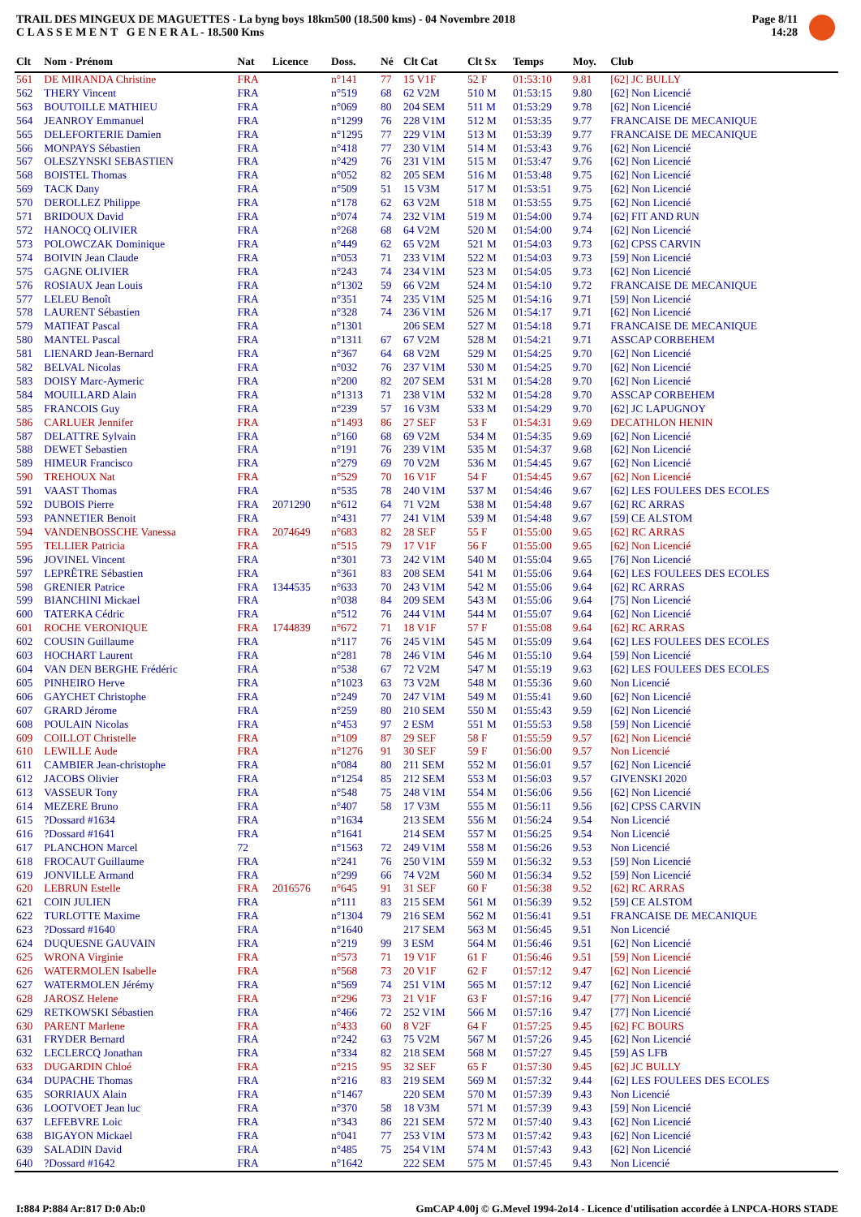TRAIL DES MINGEUX DE MAGUETTES - La byng boys 18km500 (18.500 kms) - 04 Novembre 2018
C L A S S E M E N T G E N E R A L - 18.500 Kms
Page 8/11
14:28
| Clt | Nom - Prénom | Nat | Licence | Doss. | Né | Clt Cat | Clt Sx | Temps | Moy. | Club |
| --- | --- | --- | --- | --- | --- | --- | --- | --- | --- | --- |
| 561 | DE MIRANDA Christine | FRA | | n°141 | 77 | 15 V1F | 52 F | 01:53:10 | 9.81 | [62] JC BULLY |
| 562 | THERY Vincent | FRA | | n°519 | 68 | 62 V2M | 510 M | 01:53:15 | 9.80 | [62] Non Licencié |
| 563 | BOUTOILLE MATHIEU | FRA | | n°069 | 80 | 204 SEM | 511 M | 01:53:29 | 9.78 | [62] Non Licencié |
| 564 | JEANROY Emmanuel | FRA | | n°1299 | 76 | 228 V1M | 512 M | 01:53:35 | 9.77 | FRANCAISE DE MECANIQUE |
| 565 | DELEFORTERIE Damien | FRA | | n°1295 | 77 | 229 V1M | 513 M | 01:53:39 | 9.77 | FRANCAISE DE MECANIQUE |
| 566 | MONPAYS Sébastien | FRA | | n°418 | 77 | 230 V1M | 514 M | 01:53:43 | 9.76 | [62] Non Licencié |
| 567 | OLESZYNSKI SEBASTIEN | FRA | | n°429 | 76 | 231 V1M | 515 M | 01:53:47 | 9.76 | [62] Non Licencié |
| 568 | BOISTEL Thomas | FRA | | n°052 | 82 | 205 SEM | 516 M | 01:53:48 | 9.75 | [62] Non Licencié |
| 569 | TACK Dany | FRA | | n°509 | 51 | 15 V3M | 517 M | 01:53:51 | 9.75 | [62] Non Licencié |
| 570 | DEROLLEZ Philippe | FRA | | n°178 | 62 | 63 V2M | 518 M | 01:53:55 | 9.75 | [62] Non Licencié |
| 571 | BRIDOUX David | FRA | | n°074 | 74 | 232 V1M | 519 M | 01:54:00 | 9.74 | [62] FIT AND RUN |
| 572 | HANOCQ OLIVIER | FRA | | n°268 | 68 | 64 V2M | 520 M | 01:54:00 | 9.74 | [62] Non Licencié |
| 573 | POLOWCZAK Dominique | FRA | | n°449 | 62 | 65 V2M | 521 M | 01:54:03 | 9.73 | [62] CPSS CARVIN |
| 574 | BOIVIN Jean Claude | FRA | | n°053 | 71 | 233 V1M | 522 M | 01:54:03 | 9.73 | [59] Non Licencié |
| 575 | GAGNE OLIVIER | FRA | | n°243 | 74 | 234 V1M | 523 M | 01:54:05 | 9.73 | [62] Non Licencié |
| 576 | ROSIAUX Jean Louis | FRA | | n°1302 | 59 | 66 V2M | 524 M | 01:54:10 | 9.72 | FRANCAISE DE MECANIQUE |
| 577 | LELEU Benoît | FRA | | n°351 | 74 | 235 V1M | 525 M | 01:54:16 | 9.71 | [59] Non Licencié |
| 578 | LAURENT Sébastien | FRA | | n°328 | 74 | 236 V1M | 526 M | 01:54:17 | 9.71 | [62] Non Licencié |
| 579 | MATIFAT Pascal | FRA | | n°1301 | | 206 SEM | 527 M | 01:54:18 | 9.71 | FRANCAISE DE MECANIQUE |
| 580 | MANTEL Pascal | FRA | | n°1311 | 67 | 67 V2M | 528 M | 01:54:21 | 9.71 | ASSCAP CORBEHEM |
| 581 | LIENARD Jean-Bernard | FRA | | n°367 | 64 | 68 V2M | 529 M | 01:54:25 | 9.70 | [62] Non Licencié |
| 582 | BELVAL Nicolas | FRA | | n°032 | 76 | 237 V1M | 530 M | 01:54:25 | 9.70 | [62] Non Licencié |
| 583 | DOISY Marc-Aymeric | FRA | | n°200 | 82 | 207 SEM | 531 M | 01:54:28 | 9.70 | [62] Non Licencié |
| 584 | MOUILLARD Alain | FRA | | n°1313 | 71 | 238 V1M | 532 M | 01:54:28 | 9.70 | ASSCAP CORBEHEM |
| 585 | FRANCOIS Guy | FRA | | n°239 | 57 | 16 V3M | 533 M | 01:54:29 | 9.70 | [62] JC LAPUGNOY |
| 586 | CARLUER Jennifer | FRA | | n°1493 | 86 | 27 SEF | 53 F | 01:54:31 | 9.69 | DECATHLON HENIN |
| 587 | DELATTRE Sylvain | FRA | | n°160 | 68 | 69 V2M | 534 M | 01:54:35 | 9.69 | [62] Non Licencié |
| 588 | DEWET Sebastien | FRA | | n°191 | 76 | 239 V1M | 535 M | 01:54:37 | 9.68 | [62] Non Licencié |
| 589 | HIMEUR Francisco | FRA | | n°279 | 69 | 70 V2M | 536 M | 01:54:45 | 9.67 | [62] Non Licencié |
| 590 | TREHOUX Nat | FRA | | n°529 | 70 | 16 V1F | 54 F | 01:54:45 | 9.67 | [62] Non Licencié |
| 591 | VAAST Thomas | FRA | | n°535 | 78 | 240 V1M | 537 M | 01:54:46 | 9.67 | [62] LES FOULEES DES ECOLES |
| 592 | DUBOIS Pierre | FRA | 2071290 | n°612 | 64 | 71 V2M | 538 M | 01:54:48 | 9.67 | [62] RC ARRAS |
| 593 | PANNETIER Benoit | FRA | | n°431 | 77 | 241 V1M | 539 M | 01:54:48 | 9.67 | [59] CE ALSTOM |
| 594 | VANDENBOSSCHE Vanessa | FRA | 2074649 | n°683 | 82 | 28 SEF | 55 F | 01:55:00 | 9.65 | [62] RC ARRAS |
| 595 | TELLIER Patricia | FRA | | n°515 | 79 | 17 V1F | 56 F | 01:55:00 | 9.65 | [62] Non Licencié |
| 596 | JOVINEL Vincent | FRA | | n°301 | 73 | 242 V1M | 540 M | 01:55:04 | 9.65 | [76] Non Licencié |
| 597 | LEPRÊTRE Sébastien | FRA | | n°361 | 83 | 208 SEM | 541 M | 01:55:06 | 9.64 | [62] LES FOULEES DES ECOLES |
| 598 | GRENIER Patrice | FRA | 1344535 | n°633 | 70 | 243 V1M | 542 M | 01:55:06 | 9.64 | [62] RC ARRAS |
| 599 | BIANCHINI Mickael | FRA | | n°038 | 84 | 209 SEM | 543 M | 01:55:06 | 9.64 | [75] Non Licencié |
| 600 | TATERKA Cédric | FRA | | n°512 | 76 | 244 V1M | 544 M | 01:55:07 | 9.64 | [62] Non Licencié |
| 601 | ROCHE VERONIQUE | FRA | 1744839 | n°672 | 71 | 18 V1F | 57 F | 01:55:08 | 9.64 | [62] RC ARRAS |
| 602 | COUSIN Guillaume | FRA | | n°117 | 76 | 245 V1M | 545 M | 01:55:09 | 9.64 | [62] LES FOULEES DES ECOLES |
| 603 | HOCHART Laurent | FRA | | n°281 | 78 | 246 V1M | 546 M | 01:55:10 | 9.64 | [59] Non Licencié |
| 604 | VAN DEN BERGHE Frédéric | FRA | | n°538 | 67 | 72 V2M | 547 M | 01:55:19 | 9.63 | [62] LES FOULEES DES ECOLES |
| 605 | PINHEIRO Herve | FRA | | n°1023 | 63 | 73 V2M | 548 M | 01:55:36 | 9.60 | Non Licencié |
| 606 | GAYCHET Christophe | FRA | | n°249 | 70 | 247 V1M | 549 M | 01:55:41 | 9.60 | [62] Non Licencié |
| 607 | GRARD Jérome | FRA | | n°259 | 80 | 210 SEM | 550 M | 01:55:43 | 9.59 | [62] Non Licencié |
| 608 | POULAIN Nicolas | FRA | | n°453 | 97 | 2 ESM | 551 M | 01:55:53 | 9.58 | [59] Non Licencié |
| 609 | COILLOT Christelle | FRA | | n°109 | 87 | 29 SEF | 58 F | 01:55:59 | 9.57 | [62] Non Licencié |
| 610 | LEWILLE Aude | FRA | | n°1276 | 91 | 30 SEF | 59 F | 01:56:00 | 9.57 | Non Licencié |
| 611 | CAMBIER Jean-christophe | FRA | | n°084 | 80 | 211 SEM | 552 M | 01:56:01 | 9.57 | [62] Non Licencié |
| 612 | JACOBS Olivier | FRA | | n°1254 | 85 | 212 SEM | 553 M | 01:56:03 | 9.57 | GIVENSKI 2020 |
| 613 | VASSEUR Tony | FRA | | n°548 | 75 | 248 V1M | 554 M | 01:56:06 | 9.56 | [62] Non Licencié |
| 614 | MEZERE Bruno | FRA | | n°407 | 58 | 17 V3M | 555 M | 01:56:11 | 9.56 | [62] CPSS CARVIN |
| 615 | ?Dossard #1634 | FRA | | n°1634 | | 213 SEM | 556 M | 01:56:24 | 9.54 | Non Licencié |
| 616 | ?Dossard #1641 | FRA | | n°1641 | | 214 SEM | 557 M | 01:56:25 | 9.54 | Non Licencié |
| 617 | PLANCHON Marcel | 72 | | n°1563 | 72 | 249 V1M | 558 M | 01:56:26 | 9.53 | Non Licencié |
| 618 | FROCAUT Guillaume | FRA | | n°241 | 76 | 250 V1M | 559 M | 01:56:32 | 9.53 | [59] Non Licencié |
| 619 | JONVILLE Armand | FRA | | n°299 | 66 | 74 V2M | 560 M | 01:56:34 | 9.52 | [59] Non Licencié |
| 620 | LEBRUN Estelle | FRA | 2016576 | n°645 | 91 | 31 SEF | 60 F | 01:56:38 | 9.52 | [62] RC ARRAS |
| 621 | COIN JULIEN | FRA | | n°111 | 83 | 215 SEM | 561 M | 01:56:39 | 9.52 | [59] CE ALSTOM |
| 622 | TURLOTTE Maxime | FRA | | n°1304 | 79 | 216 SEM | 562 M | 01:56:41 | 9.51 | FRANCAISE DE MECANIQUE |
| 623 | ?Dossard #1640 | FRA | | n°1640 | | 217 SEM | 563 M | 01:56:45 | 9.51 | Non Licencié |
| 624 | DUQUESNE GAUVAIN | FRA | | n°219 | 99 | 3 ESM | 564 M | 01:56:46 | 9.51 | [62] Non Licencié |
| 625 | WRONA Virginie | FRA | | n°573 | 71 | 19 V1F | 61 F | 01:56:46 | 9.51 | [59] Non Licencié |
| 626 | WATERMOLEN Isabelle | FRA | | n°568 | 73 | 20 V1F | 62 F | 01:57:12 | 9.47 | [62] Non Licencié |
| 627 | WATERMOLEN Jérémy | FRA | | n°569 | 74 | 251 V1M | 565 M | 01:57:12 | 9.47 | [62] Non Licencié |
| 628 | JAROSZ Helene | FRA | | n°296 | 73 | 21 V1F | 63 F | 01:57:16 | 9.47 | [77] Non Licencié |
| 629 | RETKOWSKI Sébastien | FRA | | n°466 | 72 | 252 V1M | 566 M | 01:57:16 | 9.47 | [77] Non Licencié |
| 630 | PARENT Marlene | FRA | | n°433 | 60 | 8 V2F | 64 F | 01:57:25 | 9.45 | [62] FC BOURS |
| 631 | FRYDER Bernard | FRA | | n°242 | 63 | 75 V2M | 567 M | 01:57:26 | 9.45 | [62] Non Licencié |
| 632 | LECLERCQ Jonathan | FRA | | n°334 | 82 | 218 SEM | 568 M | 01:57:27 | 9.45 | [59] AS LFB |
| 633 | DUGARDIN Chloé | FRA | | n°215 | 95 | 32 SEF | 65 F | 01:57:30 | 9.45 | [62] JC BULLY |
| 634 | DUPACHE Thomas | FRA | | n°216 | 83 | 219 SEM | 569 M | 01:57:32 | 9.44 | [62] LES FOULEES DES ECOLES |
| 635 | SORRIAUX Alain | FRA | | n°1467 | | 220 SEM | 570 M | 01:57:39 | 9.43 | Non Licencié |
| 636 | LOOTVOET Jean luc | FRA | | n°370 | 58 | 18 V3M | 571 M | 01:57:39 | 9.43 | [59] Non Licencié |
| 637 | LEFEBVRE Loic | FRA | | n°343 | 86 | 221 SEM | 572 M | 01:57:40 | 9.43 | [62] Non Licencié |
| 638 | BIGAYON Mickael | FRA | | n°041 | 77 | 253 V1M | 573 M | 01:57:42 | 9.43 | [62] Non Licencié |
| 639 | SALADIN David | FRA | | n°485 | 75 | 254 V1M | 574 M | 01:57:43 | 9.43 | [62] Non Licencié |
| 640 | ?Dossard #1642 | FRA | | n°1642 | | 222 SEM | 575 M | 01:57:45 | 9.43 | Non Licencié |
I:884 P:884 Ar:817 D:0 Ab:0 GmCAP 4.00j © G.Mevel 1994-2o14 - Licence d'utilisation accordée à LNPCA-HORS STADE